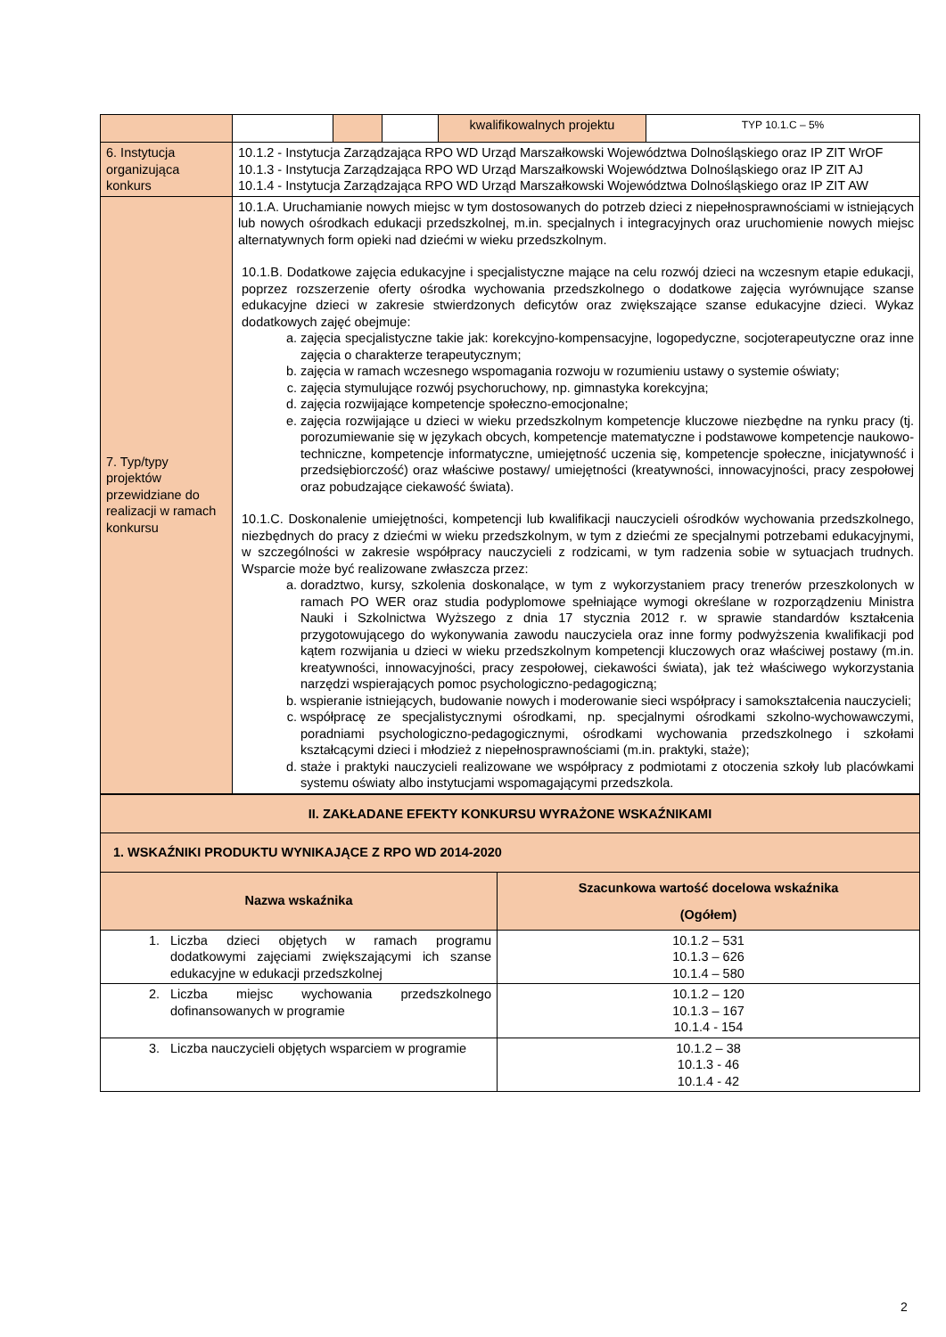| | | | | kwalifikowalnych projektu | TYP 10.1.C – 5% |
| 6. Instytucja organizująca konkurs | 10.1.2 - Instytucja Zarządzająca RPO WD Urząd Marszałkowski Województwa Dolnośląskiego oraz IP ZIT WrOF 10.1.3 - Instytucja Zarządzająca RPO WD Urząd Marszałkowski Województwa Dolnośląskiego oraz IP ZIT AJ 10.1.4 - Instytucja Zarządzająca RPO WD Urząd Marszałkowski Województwa Dolnośląskiego oraz IP ZIT AW | | | | |
| 7. Typ/typy projektów przewidziane do realizacji w ramach konkursu | 10.1.A. Uruchamianie nowych miejsc w tym dostosowanych do potrzeb dzieci z niepełnosprawnościami w istniejących lub nowych ośrodkach edukacji przedszkolnej, m.in. specjalnych i integracyjnych oraz uruchomienie nowych miejsc alternatywnych form opieki nad dziećmi w wieku przedszkolnym. 10.1.B. Dodatkowe zajęcia edukacyjne i specjalistyczne mające na celu rozwój dzieci na wczesnym etapie edukacji, poprzez rozszerzenie oferty ośrodka wychowania przedszkolnego o dodatkowe zajęcia wyrównujące szanse edukacyjne dzieci w zakresie stwierdzonych deficytów oraz zwiększające szanse edukacyjne dzieci. Wykaz dodatkowych zajęć obejmuje: a. zajęcia specjalistyczne takie jak: korekcyjno-kompensacyjne, logopedyczne, socjoterapeutyczne oraz inne zajęcia o charakterze terapeutycznym; b. zajęcia w ramach wczesnego wspomagania rozwoju w rozumieniu ustawy o systemie oświaty; c. zajęcia stymulujące rozwój psychoruchowy, np. gimnastyka korekcyjna; d. zajęcia rozwijające kompetencje społeczno-emocjonalne; e. zajęcia rozwijające u dzieci w wieku przedszkolnym kompetencje kluczowe niezbędne na rynku pracy (tj. porozumiewanie się w językach obcych, kompetencje matematyczne i podstawowe kompetencje naukowo-techniczne, kompetencje informatyczne, umiejętność uczenia się, kompetencje społeczne, inicjatywność i przedsiębiorczość) oraz właściwe postawy/ umiejętności (kreatywności, innowacyjności, pracy zespołowej oraz pobudzające ciekawość świata). 10.1.C. Doskonalenie umiejętności, kompetencji lub kwalifikacji nauczycieli ośrodków wychowania przedszkolnego, niezbędnych do pracy z dziećmi w wieku przedszkolnym, w tym z dziećmi ze specjalnymi potrzebami edukacyjnymi, w szczególności w zakresie współpracy nauczycieli z rodzicami, w tym radzenia sobie w sytuacjach trudnych. Wsparcie może być realizowane zwłaszcza przez: a. doradztwo, kursy, szkolenia doskonalące, w tym z wykorzystaniem pracy trenerów przeszkolonych w ramach PO WER oraz studia podyplomowe spełniające wymogi określane w rozporządzeniu Ministra Nauki i Szkolnictwa Wyższego z dnia 17 stycznia 2012 r. w sprawie standardów kształcenia przygotowującego do wykonywania zawodu nauczyciela oraz inne formy podwyższenia kwalifikacji pod kątem rozwijania u dzieci w wieku przedszkolnym kompetencji kluczowych oraz właściwej postawy (m.in. kreatywności, innowacyjności, pracy zespołowej, ciekawości świata), jak też właściwego wykorzystania narzędzi wspierających pomoc psychologiczno-pedagogiczną; b. wspieranie istniejących, budowanie nowych i moderowanie sieci współpracy i samokształcenia nauczycieli; c. współpracę ze specjalistycznymi ośrodkami, np. specjalnymi ośrodkami szkolno-wychowawczymi, poradniami psychologiczno-pedagogicznymi, ośrodkami wychowania przedszkolnego i szkołami kształcącymi dzieci i młodzież z niepełnosprawnościami (m.in. praktyki, staże); d. staże i praktyki nauczycieli realizowane we współpracy z podmiotami z otoczenia szkoły lub placówkami systemu oświaty albo instytucjami wspomagającymi przedszkola. | | | | |
| II. ZAKŁADANE EFEKTY KONKURSU WYRAŻONE WSKAŹNIKAMI | | |
| --- | --- | --- |
| 1. WSKAŹNIKI PRODUKTU WYNIKAJĄCE Z RPO WD 2014-2020 | | |
| Nazwa wskaźnika | | Szacunkowa wartość docelowa wskaźnika (Ogółem) |
| 1. | Liczba dzieci objętych w ramach programu dodatkowymi zajęciami zwiększającymi ich szanse edukacyjne w edukacji przedszkolnej | 10.1.2 – 531 10.1.3 – 626 10.1.4 – 580 |
| 2. | Liczba miejsc wychowania przedszkolnego dofinansowanych w programie | 10.1.2 – 120 10.1.3 – 167 10.1.4 - 154 |
| 3. | Liczba nauczycieli objętych wsparciem w programie | 10.1.2 – 38 10.1.3 - 46 10.1.4 - 42 |
2